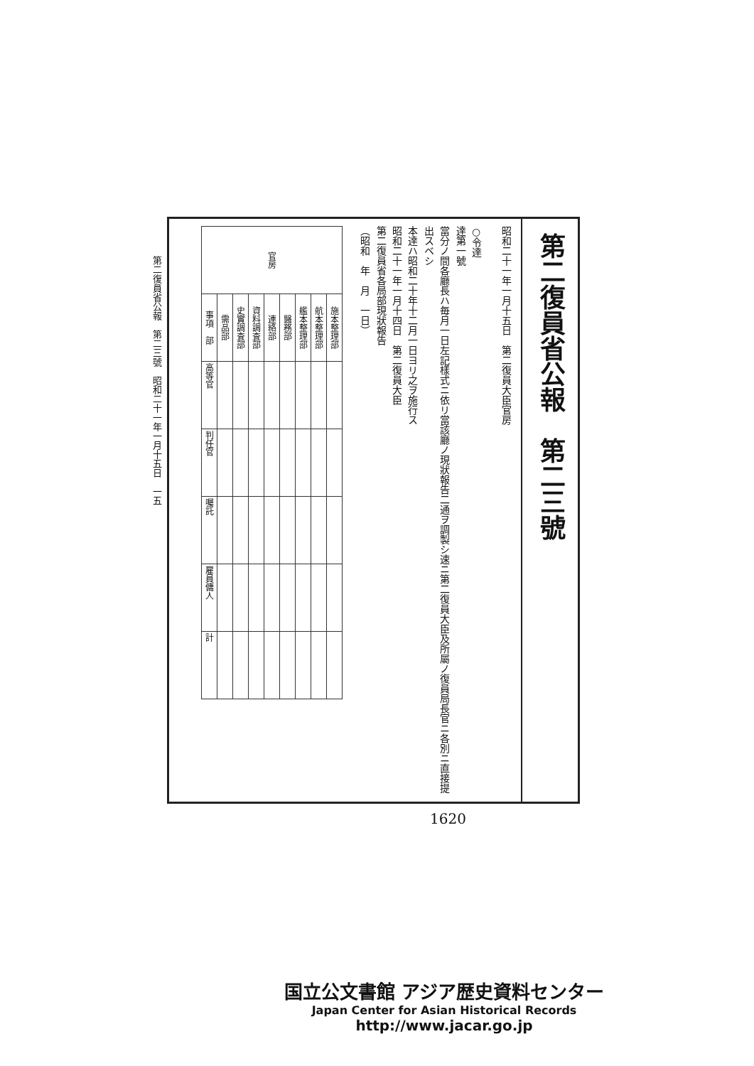第二復員省公報　第二三號　昭和二十一年一月十五日　一五
第二復員省公報　第二三號
昭和二十一年一月十五日　第二復員大臣官房
○令達
達第一號
當分ノ間各廳長ハ毎月一日左記樣式ニ依リ當該廳ノ現狀報告二通ヲ調製シ速ニ第二復員大臣及所屬ノ復員局長官ニ各別ニ直接提出スベシ
本達ハ昭和二十年十二月一日ヨリ之ヲ施行ス
昭和二十一年一月十四日　第二復員大臣
第二復員省各局部現狀報告
（昭和　年　月　一日）
| 官房 | | | | | | | | |
| --- | --- | --- | --- | --- | --- | --- | --- | --- |
| 事項 部 | 需品部 | 史實調査部 | 資料調査部 | 連絡部 | 醫務部 | 艦本整理部 | 航本整理部 | 施本整理部 |
| 高等官 | | | | | | | | |
| 判任官 | | | | | | | | |
| 囑託 | | | | | | | | |
| 雇員傭人 | | | | | | | | |
| 計 | | | | | | | | |
1620
国立公文書館 アジア歴史資料センター
Japan Center for Asian Historical Records
http://www.jacar.go.jp